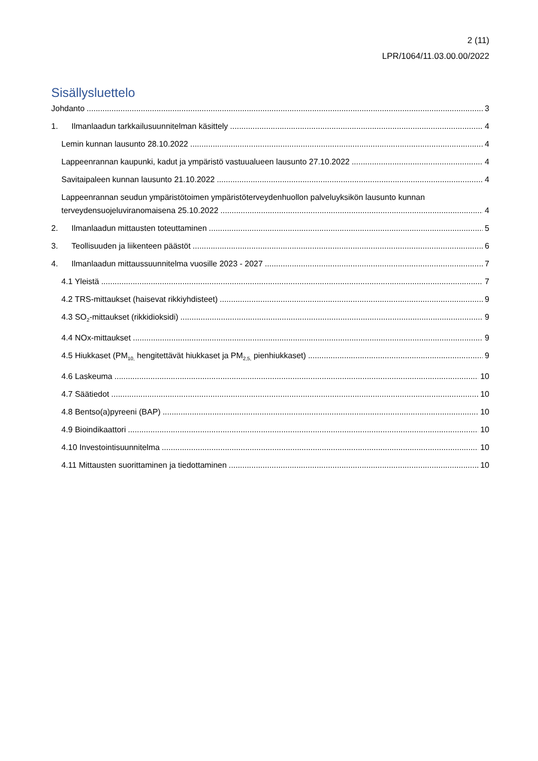2 (11)
LPR/1064/11.03.00.00/2022
Sisällysluettelo
Johdanto 3
1. Ilmanlaadun tarkkailusuunnitelman käsittely 4
Lemin kunnan lausunto 28.10.2022 4
Lappeenrannan kaupunki, kadut ja ympäristö vastuualueen lausunto 27.10.2022 4
Savitaipaleen kunnan lausunto 21.10.2022 4
Lappeenrannan seudun ympäristötoimen ympäristöterveydenhuollon palveluyksikön lausunto kunnan
terveydensuojeluviranomaisena 25.10.2022 4
2. Ilmanlaadun mittausten toteuttaminen 5
3. Teollisuuden ja liikenteen päästöt 6
4. Ilmanlaadun mittaussuunnitelma vuosille 2023 - 2027 7
4.1 Yleistä 7
4.2 TRS-mittaukset (haisevat rikkiyhdisteet) 9
4.3 SO<sub>2</sub>-mittaukset (rikkidioksidi) 9
4.4 NOx-mittaukset 9
4.5 Hiukkaset (PM<sub>10,</sub> hengitettävät hiukkaset ja PM<sub>2,5,</sub> pienhiukkaset) 9
4.6 Laskeuma 10
4.7 Säätiedot 10
4.8 Bentso(a)pyreeni (BAP) 10
4.9 Bioindikaattori 10
4.10 Investointisuunnitelma 10
4.11 Mittausten suorittaminen ja tiedottaminen 10